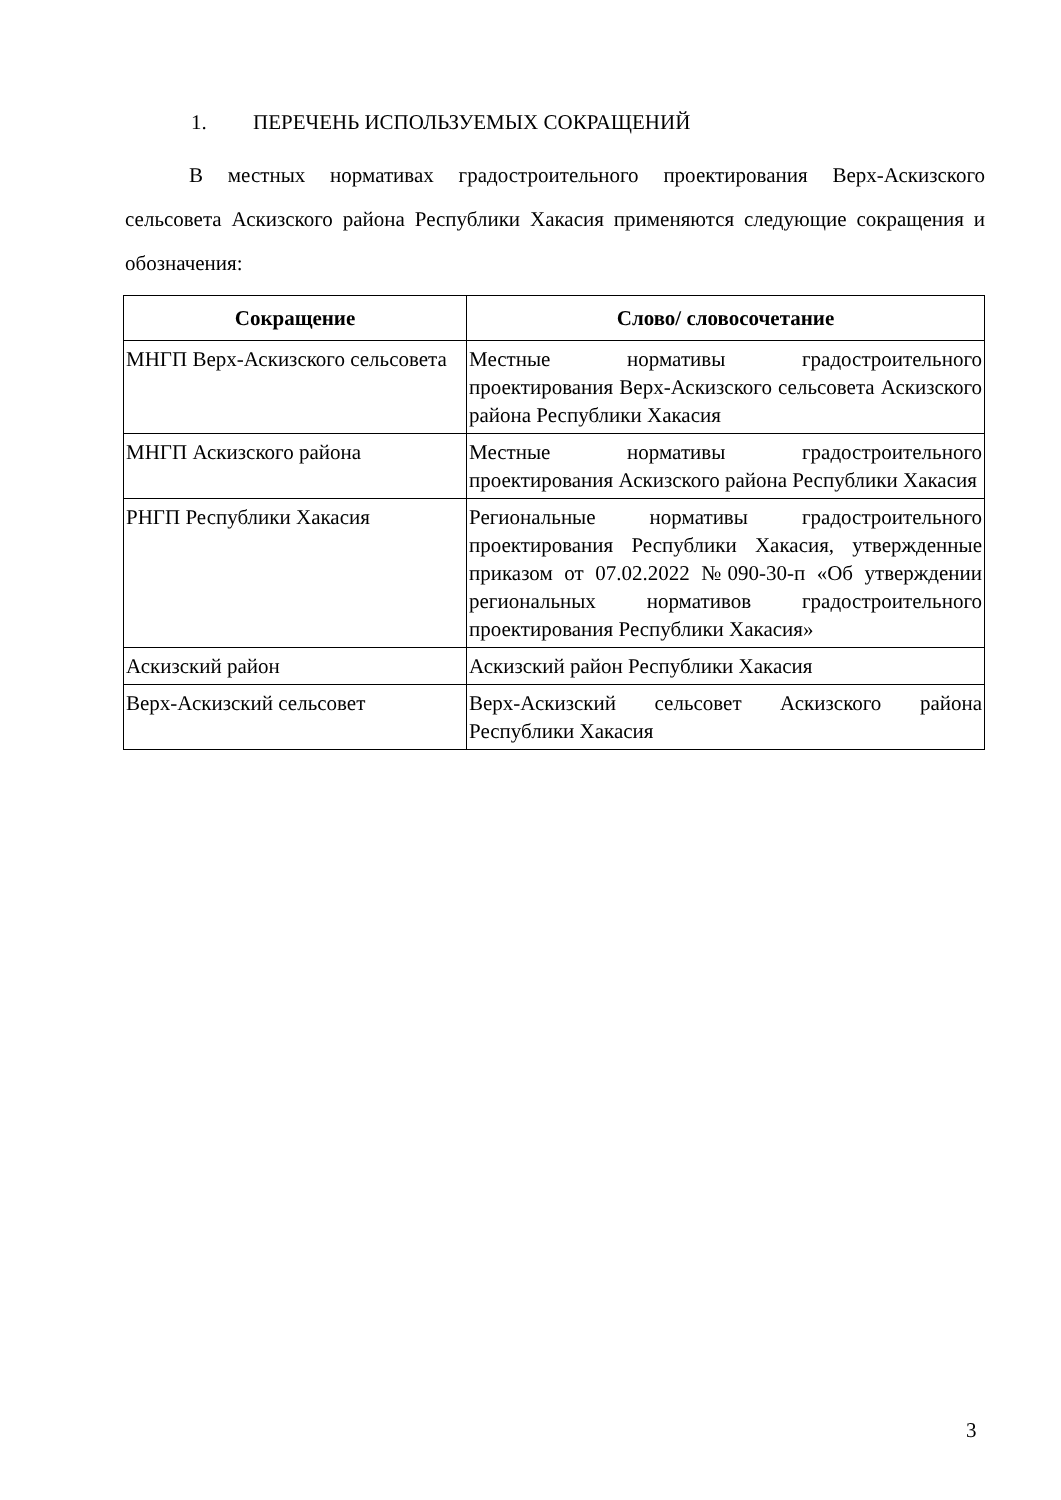1. ПЕРЕЧЕНЬ ИСПОЛЬЗУЕМЫХ СОКРАЩЕНИЙ
В местных нормативах градостроительного проектирования Верх-Аскизского сельсовета Аскизского района Республики Хакасия применяются следующие сокращения и обозначения:
| Сокращение | Слово/ словосочетание |
| --- | --- |
| МНГП Верх-Аскизского сельсовета | Местные нормативы градостроительного проектирования Верх-Аскизского сельсовета Аскизского района Республики Хакасия |
| МНГП Аскизского района | Местные нормативы градостроительного проектирования Аскизского района Республики Хакасия |
| РНГП Республики Хакасия | Региональные нормативы градостроительного проектирования Республики Хакасия, утвержденные приказом от 07.02.2022 №090-30-п «Об утверждении региональных нормативов градостроительного проектирования Республики Хакасия» |
| Аскизский район | Аскизский район Республики Хакасия |
| Верх-Аскизский сельсовет | Верх-Аскизский сельсовет Аскизского района Республики Хакасия |
3